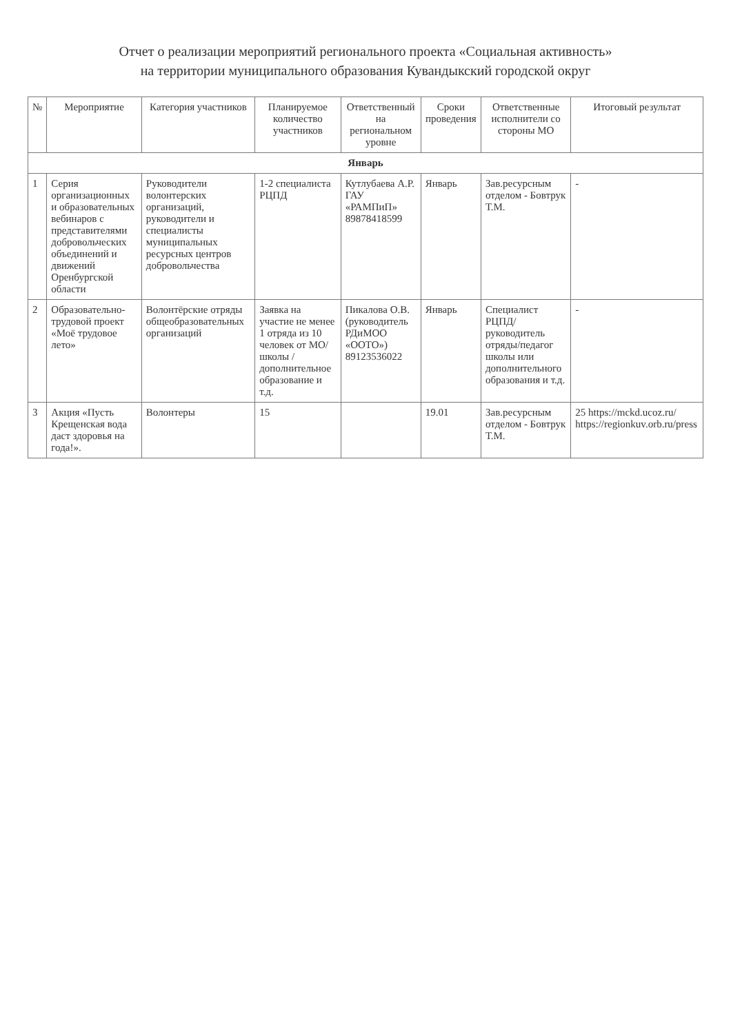Отчет о реализации мероприятий регионального проекта «Социальная активность»
на территории муниципального образования Кувандыкский городской округ
| № | Мероприятие | Категория участников | Планируемое количество участников | Ответственный на региональном уровне | Сроки проведения | Ответственные исполнители со стороны МО | Итоговый результат |
| --- | --- | --- | --- | --- | --- | --- | --- |
| Январь | | | | | | | |
| 1 | Серия организационных и образовательных вебинаров с представителями добровольческих объединений и движений Оренбургской области | Руководители волонтерских организаций, руководители и специалисты муниципальных ресурсных центров добровольчества | 1-2 специалиста РЦПД | Кутлубаева А.Р. ГАУ «РАМПиП» 89878418599 | Январь | Зав.ресурсным отделом - Бовтрук Т.М. | - |
| 2 | Образовательно-трудовой проект «Моё трудовое лето» | Волонтёрские отряды общеобразовательных организаций | Заявка на участие не менее 1 отряда из 10 человек от МО/ школы / дополнительное образование и т.д. | Пикалова О.В. (руководитель РДиМОО «ООТО») 89123536022 | Январь | Специалист РЦПД/руководитель отряды/педагог школы или дополнительного образования и т.д. | - |
| 3 | Акция «Пусть Крещенская вода даст здоровья на года!». | Волонтеры | 15 | | 19.01 | Зав.ресурсным отделом - Бовтрук Т.М. | 25 https://mckd.ucoz.ru/ https://regionkuv.orb.ru/press |